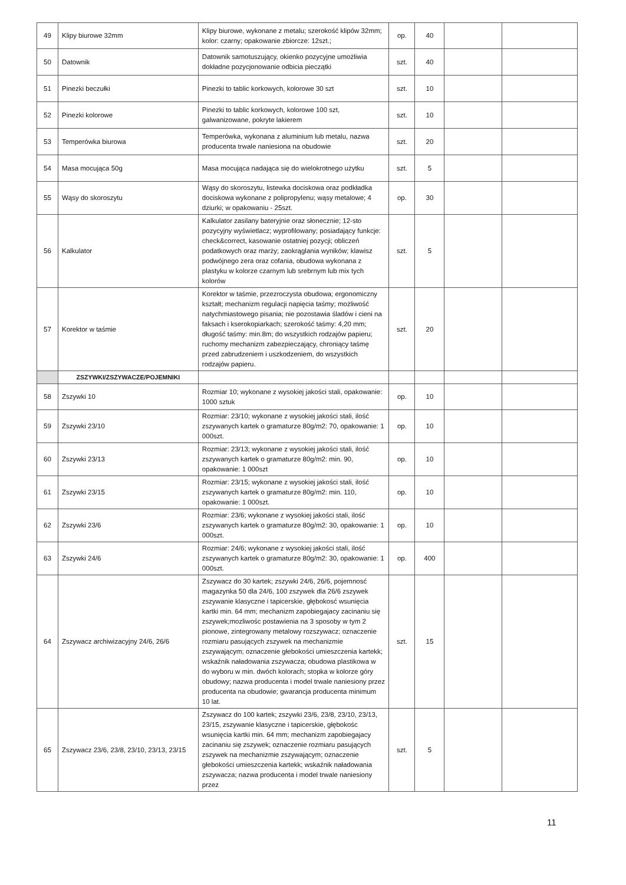| 49 | Klipy biurowe 32mm | Klipy biurowe, wykonane z metalu; szerokość klipów 32mm; kolor: czarny; opakowanie zbiorcze: 12szt.; | op. | 40 | | |
| 50 | Datownik | Datownik samotuszujący, okienko pozycyjne umożliwia dokładne pozycjonowanie odbicia pieczątki | szt. | 40 | | |
| 51 | Pinezki beczułki | Pinezki to tablic korkowych, kolorowe 30 szt | szt. | 10 | | |
| 52 | Pinezki kolorowe | Pinezki to tablic korkowych, kolorowe 100 szt, galwanizowane, pokryte lakierem | szt. | 10 | | |
| 53 | Temperówka biurowa | Temperówka, wykonana z aluminium lub metalu, nazwa producenta trwale naniesiona na obudowie | szt. | 20 | | |
| 54 | Masa mocująca 50g | Masa mocująca nadająca się do wielokrotnego użytku | szt. | 5 | | |
| 55 | Wąsy do skoroszytu | Wąsy do skoroszytu, listewka dociskowa oraz podkładka dociskowa wykonane z polipropylenu; wąsy metalowe; 4 dziurki; w opakowaniu - 25szt. | op. | 30 | | |
| 56 | Kalkulator | Kalkulator zasilany bateryjnie oraz słonecznie; 12-sto pozycyjny wyświetlacz; wyprofilowany; posiadający funkcje: check&correct, kasowanie ostatniej pozycji; obliczeń podatkowych oraz marży; zaokrąglania wyników; klawisz podwójnego zera oraz cofania, obudowa wykonana z plastyku w kolorze czarnym lub srebrnym lub mix tych kolorów | szt. | 5 | | |
| 57 | Korektor w taśmie | Korektor w taśmie, przezroczysta obudowa; ergonomiczny kształt; mechanizm regulacji napięcia taśmy; możliwość natychmiastowego pisania; nie pozostawia śladów i cieni na faksach i kserokopiarkach; szerokość taśmy: 4,20 mm; długość taśmy: min.8m; do wszystkich rodzajów papieru; ruchomy mechanizm zabezpieczający, chroniący taśmę przed zabrudzeniem i uszkodzeniem, do wszystkich rodzajów papieru. | szt. | 20 | | |
| | ZSZYWKI/ZSZYWACZE/POJEMNIKI | | | | | |
| 58 | Zszywki 10 | Rozmiar 10; wykonane z wysokiej jakości stali, opakowanie: 1000 sztuk | op. | 10 | | |
| 59 | Zszywki 23/10 | Rozmiar: 23/10; wykonane z wysokiej jakości stali, ilość zszywanych kartek o gramaturze 80g/m2: 70, opakowanie: 1 000szt. | op. | 10 | | |
| 60 | Zszywki 23/13 | Rozmiar: 23/13; wykonane z wysokiej jakości stali, ilość zszywanych kartek o gramaturze 80g/m2: min. 90, opakowanie: 1 000szt | op. | 10 | | |
| 61 | Zszywki 23/15 | Rozmiar: 23/15; wykonane z wysokiej jakości stali, ilość zszywanych kartek o gramaturze 80g/m2: min. 110, opakowanie: 1 000szt. | op. | 10 | | |
| 62 | Zszywki 23/6 | Rozmiar: 23/6; wykonane z wysokiej jakości stali, ilość zszywanych kartek o gramaturze 80g/m2: 30, opakowanie: 1 000szt. | op. | 10 | | |
| 63 | Zszywki 24/6 | Rozmiar: 24/6; wykonane z wysokiej jakości stali, ilość zszywanych kartek o gramaturze 80g/m2: 30, opakowanie: 1 000szt. | op. | 400 | | |
| 64 | Zszywacz archiwizacyjny 24/6, 26/6 | Zszywacz do 30 kartek; zszywki 24/6, 26/6, pojemnosć magazynka 50 dla 24/6, 100 zszywek dla 26/6 zszywek zszywanie klasyczne i tapicerskie, głębokosć wsunięcia kartki min. 64 mm; mechanizm zapobiegajacy zacinaniu się zszywek;mozliwośc postawienia na 3 sposoby w tym 2 pionowe, zintegrowany metalowy rozszywacz; oznaczenie rozmiaru pasujących zszywek na mechanizmie zszywającym; oznaczenie głebokości umieszczenia kartekk; wskaźnik naładowania zszywacza; obudowa plastikowa w do wyboru w min. dwóch kolorach; stopka w kolorze góry obudowy; nazwa producenta i model trwale naniesiony przez producenta na obudowie; gwarancja producenta minimum 10 lat. | szt. | 15 | | |
| 65 | Zszywacz 23/6, 23/8, 23/10, 23/13, 23/15 | Zszywacz do 100 kartek; zszywki 23/6, 23/8, 23/10, 23/13, 23/15, zszywanie klasyczne i tapicerskie, głębokośc wsunięcia kartki min. 64 mm; mechanizm zapobiegajacy zacinaniu się zszywek; oznaczenie rozmiaru pasujących zszywek na mechanizmie zszywającym; oznaczenie głebokości umieszczenia kartekk; wskaźnik naładowania zszywacza; nazwa producenta i model trwale naniesiony przez | szt. | 5 | | |
11